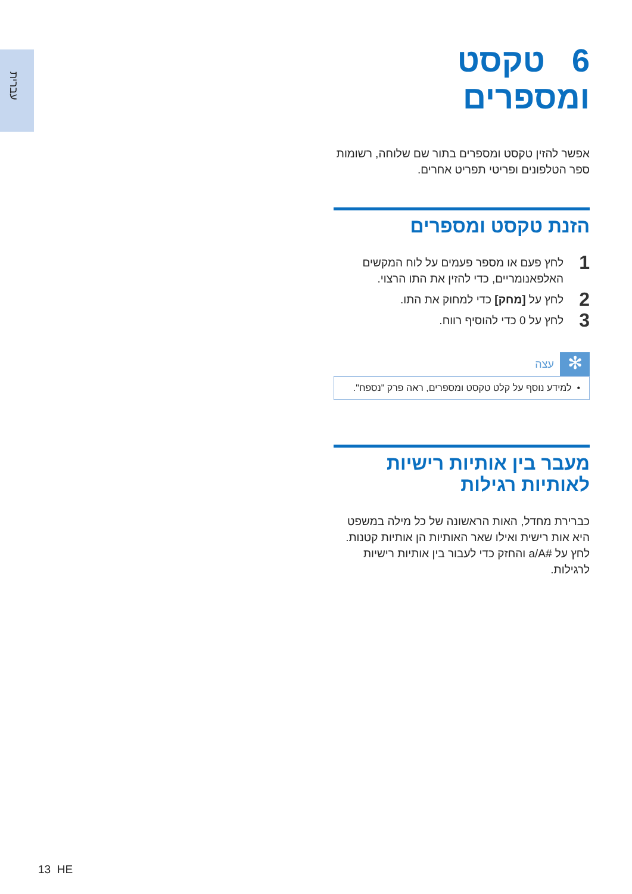עברית
6 טקסט ומספרים
אפשר להזין טקסט ומספרים בתור שם שלוחה, רשומות ספר הטלפונים ופריטי תפריט אחרים.
הזנת טקסט ומספרים
1 לחץ פעם או מספר פעמים על לוח המקשים האלפאנומריים, כדי להזין את התו הרצוי.
2 לחץ על [מחק] כדי למחוק את התו.
3 לחץ על 0 כדי להוסיף רווח.
✻
עצה
• למידע נוסף על קלט טקסט ומספרים, ראה פרק "נספח".
מעבר בין אותיות רישיות לאותיות רגילות
כברירת מחדל, האות הראשונה של כל מילה במשפט היא אות רישית ואילו שאר האותיות הן אותיות קטנות. לחץ על #a/A והחזק כדי לעבור בין אותיות רישיות לרגילות.
13 HE